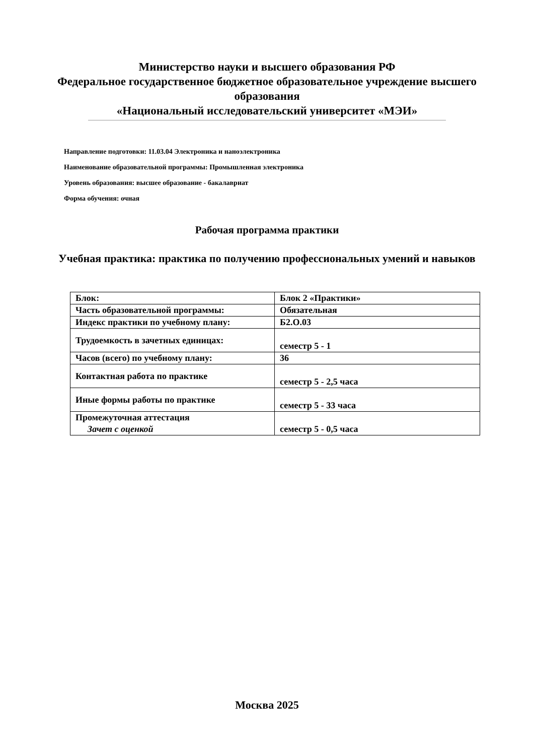Министерство науки и высшего образования РФ
Федеральное государственное бюджетное образовательное учреждение высшего образования
«Национальный исследовательский университет «МЭИ»
Направление подготовки: 11.03.04 Электроника и наноэлектроника
Наименование образовательной программы: Промышленная электроника
Уровень образования: высшее образование - бакалавриат
Форма обучения: очная
Рабочая программа практики
Учебная практика: практика по получению профессиональных умений и навыков
| Блок: | Блок 2 «Практики» |
| Часть образовательной программы: | Обязательная |
| Индекс практики по учебному плану: | Б2.О.03 |
| Трудоемкость в зачетных единицах: | семестр 5 - 1 |
| Часов (всего) по учебному плану: | 36 |
| Контактная работа по практике | семестр 5 - 2,5 часа |
| Иные формы работы по практике | семестр 5 - 33 часа |
| Промежуточная аттестация Зачет с оценкой | семестр 5 - 0,5 часа |
Москва 2025